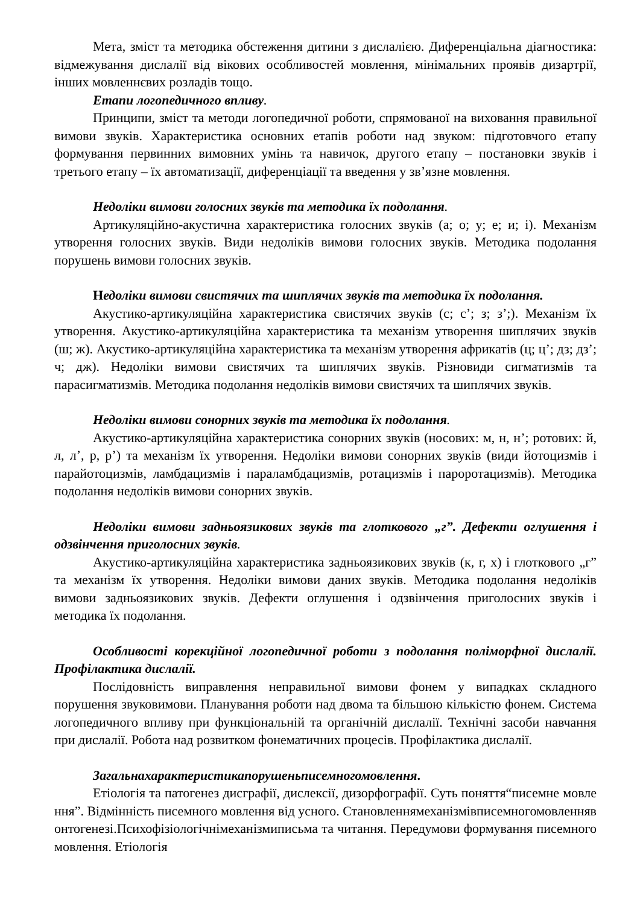Мета, зміст та методика обстеження дитини з дислалією. Диференціальна діагностика: відмежування дислалії від вікових особливостей мовлення, мінімальних проявів дизартрії, інших мовленнєвих розладів тощо.
Етапи логопедичного впливу.
Принципи, зміст та методи логопедичної роботи, спрямованої на виховання правильної вимови звуків. Характеристика основних етапів роботи над звуком: підготовчого етапу формування первинних вимовних умінь та навичок, другого етапу – постановки звуків і третього етапу – їх автоматизації, диференціації та введення у зв’язне мовлення.
Недоліки вимови голосних звуків та методика їх подолання.
Артикуляційно-акустична характеристика голосних звуків (а; о; у; е; и; і). Механізм утворення голосних звуків. Види недоліків вимови голосних звуків. Методика подолання порушень вимови голосних звуків.
Недоліки вимови свистячих та шиплячих звуків та методика їх подолання.
Акустико-артикуляційна характеристика свистячих звуків (с; с’; з; з’;). Механізм їх утворення. Акустико-артикуляційна характеристика та механізм утворення шиплячих звуків (ш; ж). Акустико-артикуляційна характеристика та механізм утворення африкатів (ц; ц’; дз; дз’; ч; дж). Недоліки вимови свистячих та шиплячих звуків. Різновиди сигматизмів та парасигматизмів. Методика подолання недоліків вимови свистячих та шиплячих звуків.
Недоліки вимови сонорних звуків та методика їх подолання.
Акустико-артикуляційна характеристика сонорних звуків (носових: м, н, н’; ротових: й, л, л’, р, р’) та механізм їх утворення. Недоліки вимови сонорних звуків (види йотоцизмів і парайотоцизмів, ламбдацизмів і параламбдацизмів, ротацизмів і пароротацизмів). Методика подолання недоліків вимови сонорних звуків.
Недоліки вимови задньоязикових звуків та глоткового „г”. Дефекти оглушення і одзвінчення приголосних звуків.
Акустико-артикуляційна характеристика задньоязикових звуків (к, г, х) і глоткового „г” та механізм їх утворення. Недоліки вимови даних звуків. Методика подолання недоліків вимови задньоязикових звуків. Дефекти оглушення і одзвінчення приголосних звуків і методика їх подолання.
Особливості корекційної логопедичної роботи з подолання поліморфної дислалії. Профілактика дислалії.
Послідовність виправлення неправильної вимови фонем у випадках складного порушення звуковимови. Планування роботи над двома та більшою кількістю фонем. Система логопедичного впливу при функціональній та органічній дислалії. Технічні засоби навчання при дислалії. Робота над розвитком фонематичних процесів. Профілактика дислалії.
Загальнахарактеристикапорушеньписемногомовлення.
Етіологія та патогенез дисграфії, дислексії, дизорфографії. Суть поняття“писемне мовлення”. Відмінність писемного мовлення від усного. Становленнямеханізмівписемногомовленнявонтогенезі.Психофізіологічнімеханізмиписьма та читання. Передумови формування писемного мовлення. Етіологія